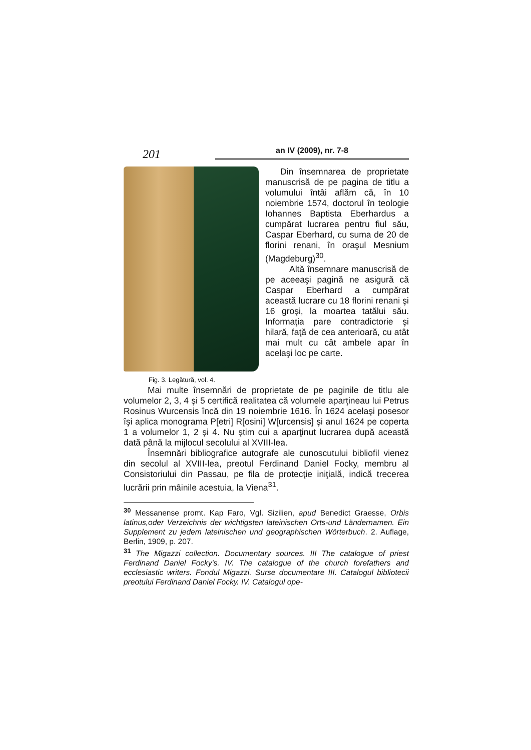201
an IV (2009), nr. 7-8
Fig. 3. Legătură, vol. 4.
Din însemnarea de proprietate manuscrisă de pe pagina de titlu a volumului întâi aflăm că, în 10 noiembrie 1574, doctorul în teologie Iohannes Baptista Eberhardus a cumpărat lucrarea pentru fiul său, Caspar Eberhard, cu suma de 20 de florini renani, în oraşul Mesnium (Magdeburg)<sup>30</sup>.
Altă însemnare manuscrisă de pe aceeaşi pagină ne asigură că Caspar Eberhard a cumpărat această lucrare cu 18 florini renani şi 16 groşi, la moartea tatălui său. Informaţia pare contradictorie şi hilară, faţă de cea anterioară, cu atât mai mult cu cât ambele apar în acelaşi loc pe carte.
Mai multe însemnări de proprietate de pe paginile de titlu ale volumelor 2, 3, 4 şi 5 certifică realitatea că volumele aparţineau lui Petrus Rosinus Wurcensis încă din 19 noiembrie 1616. În 1624 acelaşi posesor îşi aplica monograma P[etri] R[osini] W[urcensis] şi anul 1624 pe coperta 1 a volumelor 1, 2 şi 4. Nu ştim cui a aparţinut lucrarea după această dată până la mijlocul secolului al XVIII-lea.
Însemnări bibliografice autografe ale cunoscutului bibliofil vienez din secolul al XVIII-lea, preotul Ferdinand Daniel Focky, membru al Consistoriului din Passau, pe fila de protecţie iniţială, indică trecerea lucrării prin mâinile acestuia, la Viena<sup>31</sup>.
<sup>30</sup> Messanense promt. Kap Faro, Vgl. Sizilien, apud Benedict Graesse, Orbis latinus,oder Verzeichnis der wichtigsten lateinischen Orts-und Ländernamen. Ein Supplement zu jedem lateinischen und geographischen Wörterbuch. 2. Auflage, Berlin, 1909, p. 207.
<sup>31</sup> The Migazzi collection. Documentary sources. III The catalogue of priest Ferdinand Daniel Focky's. IV. The catalogue of the church forefathers and ecclesiastic writers. Fondul Migazzi. Surse documentare III. Catalogul bibliotecii preotului Ferdinand Daniel Focky. IV. Catalogul ope-